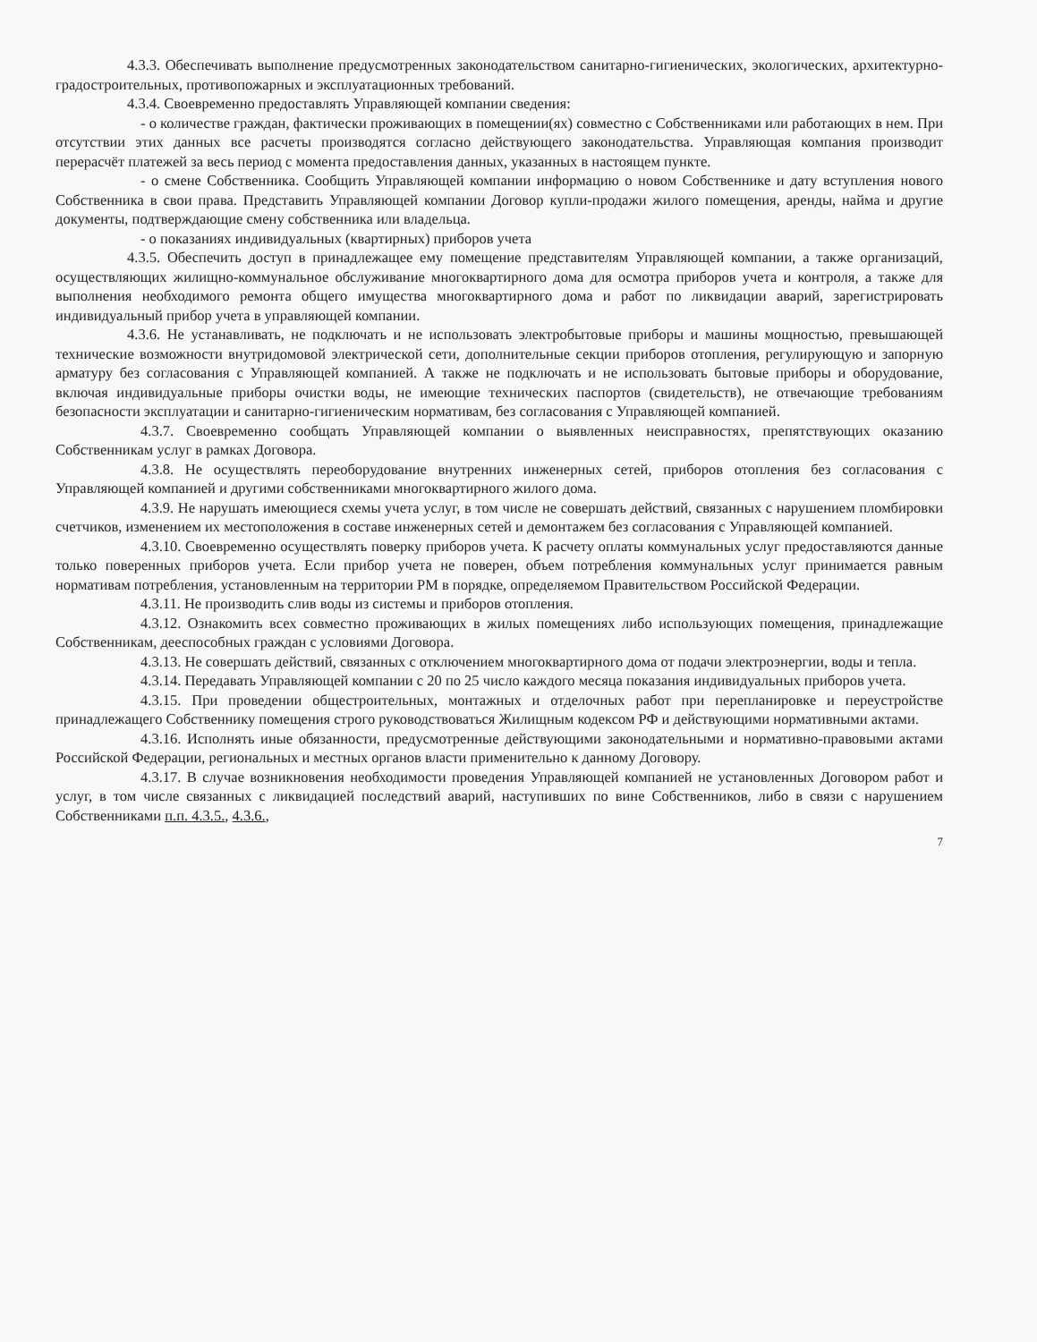4.3.3. Обеспечивать выполнение предусмотренных законодательством санитарно-гигиенических, экологических, архитектурно-градостроительных, противопожарных и эксплуатационных требований.
4.3.4. Своевременно предоставлять Управляющей компании сведения:
- о количестве граждан, фактически проживающих в помещении(ях) совместно с Собственниками или работающих в нем. При отсутствии этих данных все расчеты производятся согласно действующего законодательства. Управляющая компания производит перерасчёт платежей за весь период с момента предоставления данных, указанных в настоящем пункте.
- о смене Собственника. Сообщить Управляющей компании информацию о новом Собственнике и дату вступления нового Собственника в свои права. Представить Управляющей компании Договор купли-продажи жилого помещения, аренды, найма и другие документы, подтверждающие смену собственника или владельца.
- о показаниях индивидуальных (квартирных) приборов учета
4.3.5. Обеспечить доступ в принадлежащее ему помещение представителям Управляющей компании, а также организаций, осуществляющих жилищно-коммунальное обслуживание многоквартирного дома для осмотра приборов учета и контроля, а также для выполнения необходимого ремонта общего имущества многоквартирного дома и работ по ликвидации аварий, зарегистрировать индивидуальный прибор учета в управляющей компании.
4.3.6. Не устанавливать, не подключать и не использовать электробытовые приборы и машины мощностью, превышающей технические возможности внутридомовой электрической сети, дополнительные секции приборов отопления, регулирующую и запорную арматуру без согласования с Управляющей компанией. А также не подключать и не использовать бытовые приборы и оборудование, включая индивидуальные приборы очистки воды, не имеющие технических паспортов (свидетельств), не отвечающие требованиям безопасности эксплуатации и санитарно-гигиеническим нормативам, без согласования с Управляющей компанией.
4.3.7. Своевременно сообщать Управляющей компании о выявленных неисправностях, препятствующих оказанию Собственникам услуг в рамках Договора.
4.3.8. Не осуществлять переоборудование внутренних инженерных сетей, приборов отопления без согласования с Управляющей компанией и другими собственниками многоквартирного жилого дома.
4.3.9. Не нарушать имеющиеся схемы учета услуг, в том числе не совершать действий, связанных с нарушением пломбировки счетчиков, изменением их местоположения в составе инженерных сетей и демонтажем без согласования с Управляющей компанией.
4.3.10. Своевременно осуществлять поверку приборов учета. К расчету оплаты коммунальных услуг предоставляются данные только поверенных приборов учета. Если прибор учета не поверен, объем потребления коммунальных услуг принимается равным нормативам потребления, установленным на территории РМ в порядке, определяемом Правительством Российской Федерации.
4.3.11. Не производить слив воды из системы и приборов отопления.
4.3.12. Ознакомить всех совместно проживающих в жилых помещениях либо использующих помещения, принадлежащие Собственникам, дееспособных граждан с условиями Договора.
4.3.13. Не совершать действий, связанных с отключением многоквартирного дома от подачи электроэнергии, воды и тепла.
4.3.14. Передавать Управляющей компании с 20 по 25 число каждого месяца показания индивидуальных приборов учета.
4.3.15. При проведении общестроительных, монтажных и отделочных работ при перепланировке и переустройстве принадлежащего Собственнику помещения строго руководствоваться Жилищным кодексом РФ и действующими нормативными актами.
4.3.16. Исполнять иные обязанности, предусмотренные действующими законодательными и нормативно-правовыми актами Российской Федерации, региональных и местных органов власти применительно к данному Договору.
4.3.17. В случае возникновения необходимости проведения Управляющей компанией не установленных Договором работ и услуг, в том числе связанных с ликвидацией последствий аварий, наступивших по вине Собственников, либо в связи с нарушением Собственниками п.п. 4.3.5., 4.3.6.,
7